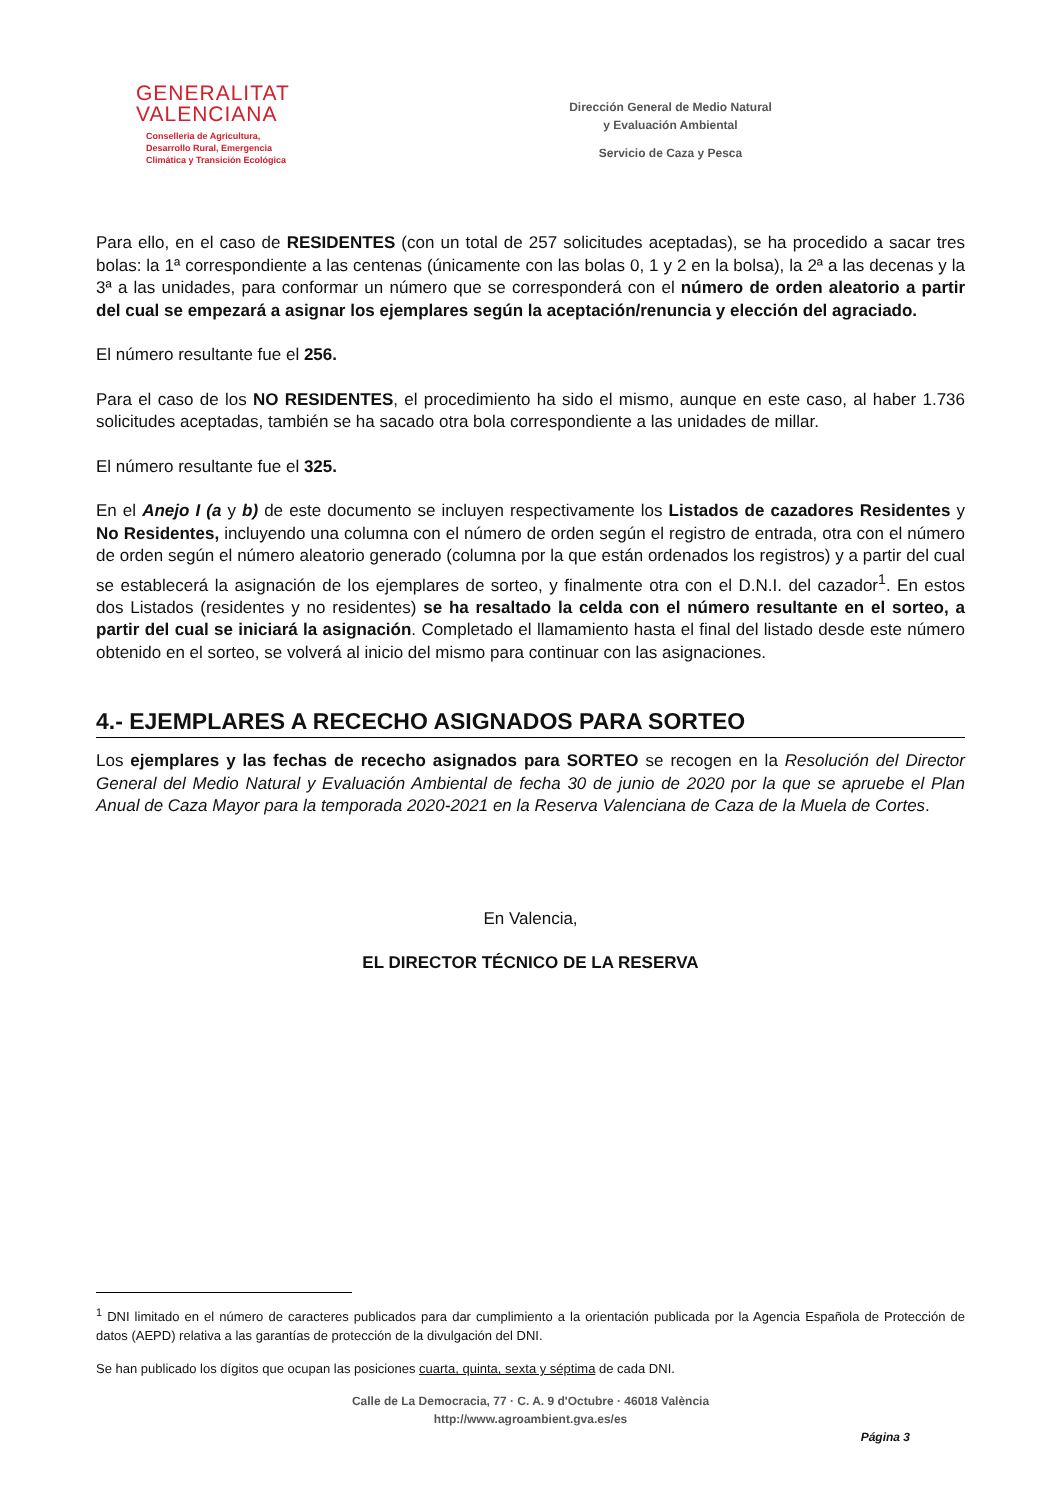GENERALITAT
VALENCIANA
Conselleria de Agricultura,
Desarrollo Rural, Emergencia
Climática y Transición Ecológica
Dirección General de Medio Natural
y Evaluación Ambiental
Servicio de Caza y Pesca
Para ello, en el caso de RESIDENTES (con un total de 257 solicitudes aceptadas), se ha procedido a sacar tres bolas: la 1ª correspondiente a las centenas (únicamente con las bolas 0, 1 y 2 en la bolsa), la 2ª a las decenas y la 3ª a las unidades, para conformar un número que se corresponderá con el número de orden aleatorio a partir del cual se empezará a asignar los ejemplares según la aceptación/renuncia y elección del agraciado.
El número resultante fue el 256.
Para el caso de los NO RESIDENTES, el procedimiento ha sido el mismo, aunque en este caso, al haber 1.736 solicitudes aceptadas, también se ha sacado otra bola correspondiente a las unidades de millar.
El número resultante fue el 325.
En el Anejo I (a y b) de este documento se incluyen respectivamente los Listados de cazadores Residentes y No Residentes, incluyendo una columna con el número de orden según el registro de entrada, otra con el número de orden según el número aleatorio generado (columna por la que están ordenados los registros) y a partir del cual se establecerá la asignación de los ejemplares de sorteo, y finalmente otra con el D.N.I. del cazador<sup>1</sup>. En estos dos Listados (residentes y no residentes) se ha resaltado la celda con el número resultante en el sorteo, a partir del cual se iniciará la asignación. Completado el llamamiento hasta el final del listado desde este número obtenido en el sorteo, se volverá al inicio del mismo para continuar con las asignaciones.
4.- EJEMPLARES A RECECHO ASIGNADOS PARA SORTEO
Los ejemplares y las fechas de rececho asignados para SORTEO se recogen en la Resolución del Director General del Medio Natural y Evaluación Ambiental de fecha 30 de junio de 2020 por la que se apruebe el Plan Anual de Caza Mayor para la temporada 2020-2021 en la Reserva Valenciana de Caza de la Muela de Cortes.
En Valencia,
EL DIRECTOR TÉCNICO DE LA RESERVA
<sup>1</sup> DNI limitado en el número de caracteres publicados para dar cumplimiento a la orientación publicada por la Agencia Española de Protección de datos (AEPD) relativa a las garantías de protección de la divulgación del DNI.
Se han publicado los dígitos que ocupan las posiciones cuarta, quinta, sexta y séptima de cada DNI.
Calle de La Democracia, 77 · C. A. 9 d'Octubre · 46018 València
http://www.agroambient.gva.es/es
Página 3